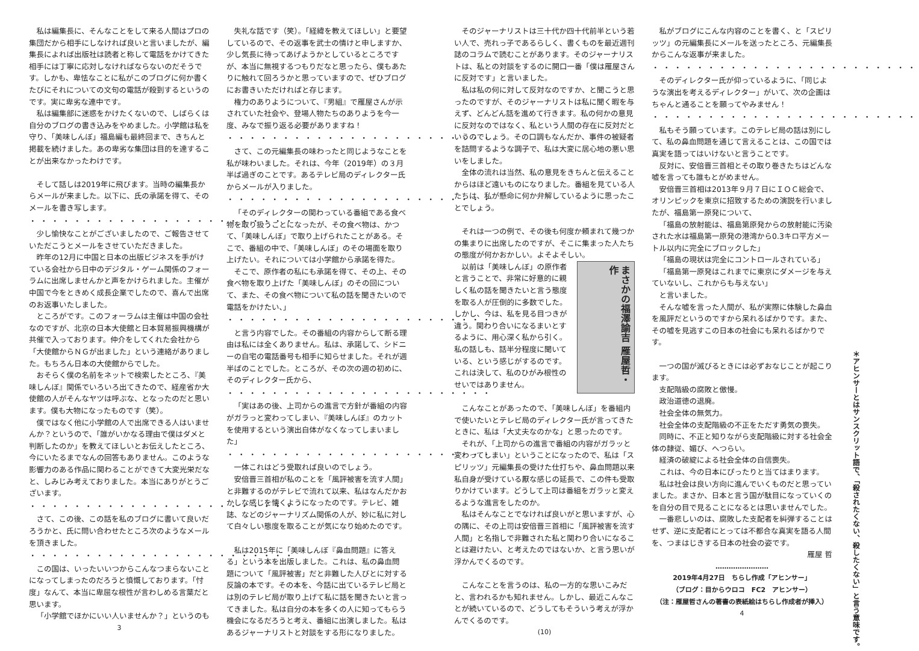私は編集長に、そんなことをして来る人間はプロの集団だから相手にしなければ良いと言いましたが、編集長によれば出版社は読者と称して電話をかけてきた相手には丁寧に応対しなければならないのだそうです。しかも、卑怯なことに私がこのブログに何か書くたびにそれについての文句の電話が殺到するというのです。実に卑劣な連中です。
私は編集部に迷惑をかけたくないので、しばらくは自分のブログの書き込みをやめました。小学館は私を守り、「美味しんぼ」福島編も最終回まで、きちんと掲載を続けました。あの卑劣な集団は目的を達することが出来なかったわけです。
そして話しは2019年に飛びます。当時の編集長からメールが来ました。以下に、氏の承諾を得て、そのメールを書き写します。
・・・・・・・・・・・・・・・・・・・・・・・・
少し愉快なことがございましたので、ご報告させていただこうとメールをさせていただきました。
昨年の12月に中国と日本の出版ビジネスを手がけている会社から日中のデジタル・ゲーム関係のフォーラムに出席しませんかと声をかけられました。主催が中国で今をときめく成長企業でしたので、喜んで出席のお返事いたしました。
ところがです。このフォーラムは主催は中国の会社なのですが、北京の日本大使館と日本貿易振興機構が共催で入っております。仲介をしてくれた会社から「大使館からＮＧが出ました」という連絡がありました。もちろん日本の大使館からでした。
おそらく僕の名前をネットで検索したところ、『美味しんぼ』関係でいろいろ出てきたので、経産省か大使館の人がそんなヤツは呼ぶな、となったのだと思います。僕も大物になったものです（笑）。
僕ではなく他に小学館の人で出席できる人はいませんか？というので、「誰がいかなる理由で僕はダメと判断したのか」を教えてほしいとお伝えしたところ、今にいたるまでなんの回答もありません。このような影響力のある作品に関わることができて大変光栄だなと、しみじみ考えておりました。本当にありがとうございます。
・・・・・・・・・・・・・・・・・・・・・・・・
さて、この後、この話を私のブログに書いて良いだろうかと、氏に問い合わせたところ次のようなメールを頂きました。
・・・・・・・・・・・・・・・・・・・・・・・・
この国は、いったいいつからこんなつまらないことになってしまったのだろうと憤慨しております。「忖度」なんて、本当に卑屈な根性が言わしめる言葉だと思います。
「小学館でほかにいい人いませんか？」というのも
3
失礼な話です（笑）。「経緯を教えてほしい」と要望しているので、その返事を武士の情けと申しますか、少し気長に待ってあげようかとしているところですが、本当に無視するつもりだなと思ったら、僕もあたりに触れて回ろうかと思っていますので、ぜひブログにお書きいただければと存じます。
権力のありようについて、『男組』で雁屋さんが示されていた社会や、登場人物たちのありようを今一度、みなで振り返る必要がありますね！
・・・・・・・・・・・・・・・・・・・・・・・・
さて、この元編集長の味わったと同じようなことを私が味わいました。それは、今年（2019年）の３月半ば過ぎのことです。あるテレビ局のディレクター氏からメールが入りました。
・・・・・・・・・・・・・・・・・・・・・・・・
「そのディレクターの関わっている番組である食べ物を取り扱うことになったが、その食べ物は、かつて、「美味しんぼ」で取り上げられたことがある。そこで、番組の中で、「美味しんぼ」のその場面を取り上げたい。それについては小学館から承諾を得た。
そこで、原作者の私にも承諾を得て、その上、その食べ物を取り上げた「美味しんぼ」のその回について、また、その食べ物について私の話を聞きたいので電話をかけたい、」
・・・・・・・・・・・・・・・・・・・・・・・・
と言う内容でした。その番組の内容からして断る理由は私には全くありません。私は、承諾して、シドニーの自宅の電話番号も相手に知らせました。それが週半ばのことでした。ところが、その次の週の初めに、そのディレクター氏から、
・・・・・・・・・・・・・・・・・・・・・・・・
「実はあの後、上司からの進言で方針が番組の内容がガラっと変わってしまい、『美味しんぼ』のカットを使用するという演出自体がなくなってしまいました」
・・・・・・・・・・・・・・・・・・・・・・・・
一体これはどう受取れば良いのでしょう。
安倍晋三首相が私のことを「風評被害を流す人間」と非難するのがテレビで流れて以来、私はなんだかおかしな感じを懐くようになったのです。テレビ、雑誌、などのジャーナリズム関係の人が、妙に私に対して白々しい態度を取ることが気になり始めたのです。
私は2015年に「美味しんぼ『鼻血問題』に答える」という本を出版しました。これは、私の鼻血問題について「風評被害」だと非難した人びとに対する反論の本です。その本を、今話に出ているテレビ局とは別のテレビ局が取り上げて私に話を聞きたいと言ってきました。私は自分の本を多くの人に知ってもらう機会になるだろうと考え、番組に出演しました。私はあるジャーナリストと対談をする形になりました。
そのジャーナリストは三十代か四十代前半という若い人で、売れっ子であるらしく、書くものを最近週刊誌のコラムで読むことがあります。そのジャーナリストは、私との対談をするのに開口一番「僕は雁屋さんに反対です」と言いました。
私は私の何に対して反対なのですか、と聞こうと思ったのですが、そのジャーナリストは私に聞く暇を与えず、どんどん話を進めて行きます。私の何かの意見に反対なのではなく、私という人間の存在に反対だというのでしょう。その口調もなんだか、事件の被疑者を詰問するような調子で、私は大変に居心地の悪い思いをしました。
全体の流れは当然、私の意見をきちんと伝えることからはほど遠いものになりました。番組を見ている人たちは、私が懸命に何か弁解しているように思ったことでしょう。
それは一つの例で、その後も何度か頼まれて幾つかの集まりに出席したのですが、そこに集まった人たちの態度が何かおかしい。よそよそしい。
まさかの福澤諭吉 雁屋哲・作
以前は「美味しんぼ」の原作者と言うことで、非常に好意的に親しく私の話を聞きたいと言う態度を取る人が圧倒的に多数でした。しかし、今は、私を見る目つきが違う。関わり合いになるまいとするように、用心深く私から引く。私の話しも、話半分程度に聞いている、という感じがするのです。これは決して、私のひがみ根性のせいではありません。
こんなことがあったので、「美味しんぼ」を番組内で使いたいとテレビ局のディレクター氏が言ってきたときに、私は「大丈夫なのかな」と思ったのです。
それが、「上司からの進言で番組の内容がガラッと変わってしまい」ということになったので、私は「スピリッツ」元編集長の受けた仕打ちや、鼻血問題以来私自身が受けている厭な感じの延長で、この件も受取りかけています。どうして上司は番組をガラッと変えるような進言をしたのか。
私はそんなことでなければ良いがと思いますが、心の隅に、その上司は安倍晋三首相に「風評被害を流す人間」と名指しで非難された私と関わり合いになることは避けたい、と考えたのではないか、と言う思いが浮かんでくるのです。
こんなことを言うのは、私の一方的な思いこみだと、言われるかも知れません。しかし、最近こんなことが続いているので、どうしてもそういう考えが浮かんでくるのです。
(10)
私がブログにこんな内容のことを書く、と「スピリッツ」の元編集長にメールを送ったところ、元編集長からこんな返事が来ました。
・・・・・・・・・・・・・・・・・・・・・・・・
そのディレクター氏が仰っているように、「同じような演出を考えるディレクター」がいて、次の企画はちゃんと通ることを願ってやみません！
・・・・・・・・・・・・・・・・・・・・・・・・
私もそう願っています。このテレビ局の話は別にして、私の鼻血問題を通じて言えることは、この国では真実を語ってはいけないと言うことです。
反対に、安倍晋三首相とその取り巻きたちはどんな嘘を言っても誰もとがめません。
安倍晋三首相は2013年９月７日にＩＯＣ総会で、オリンピックを東京に招致するための演説を行いましたが、福島第一原発について、
「福島の放射能は、福島第原発からの放射能に汚染された水は福島第一原発の港湾から0.3キロ平方メートル以内に完全にブロックした」
「福島の現状は完全にコントロールされている」
「福島第一原発はこれまでに東京にダメージを与えていないし、これからも与えない」
と言いました。
そんな嘘を言った人間が、私が実際に体験した鼻血を風評だというのですから呆れるばかりです。また、その嘘を見逃すこの日本の社会にも呆れるばかりです。
一つの国が滅びるときには必ずおなじことが起こります。
支配階級の腐敗と傲慢。
政治道徳の退廃。
社会全体の無気力。
社会全体の支配階級の不正をただす勇気の喪失。
同時に、不正と知りながら支配階級に対する社会全体の隷従、媚び、へつらい。
経済の破綻による社会全体の自信喪失。
これは、今の日本にぴったりと当てはまります。
私は社会は良い方向に進んでいくものだと思っていました。まさか、日本と言う国が駄目になっていくのを自分の目で見ることになるとは思いませんでした。
一番悲しいのは、腐敗した支配者を糾弾することはせず、逆に支配者にとっては不都合な真実を語る人間を、つまはじきする日本の社会の姿です。
雁屋 哲
……………………
2019年4月27日　ちらし作成「アヒンサー」
（ブログ：目からウロコ　FC2　アヒンサー）
（注：雁屋哲さんの著書の表紙絵はちらし作成者が挿入）
4
＊アヒンサーとはサンスクリット語で、「殺されたくない、殺したくない」と言う意味です。